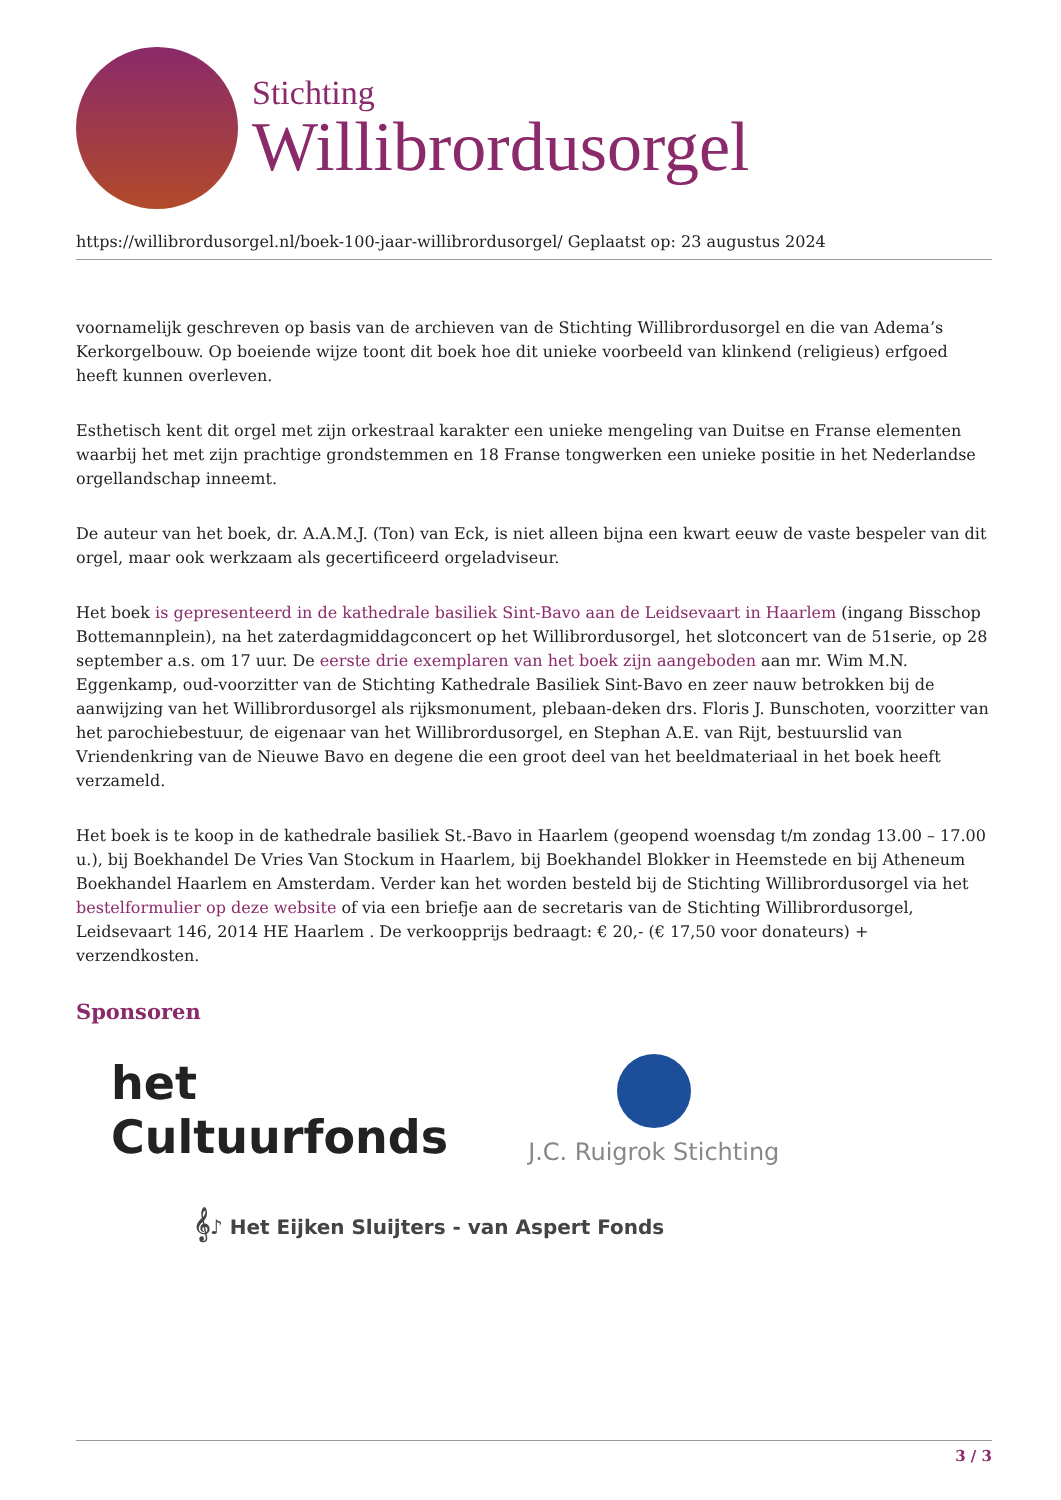Stichting
Willibrordusorgel
https://willibrordusorgel.nl/boek-100-jaar-willibrordusorgel/ Geplaatst op: 23 augustus 2024
voornamelijk geschreven op basis van de archieven van de Stichting Willibrordusorgel en die van Adema’s Kerkorgelbouw. Op boeiende wijze toont dit boek hoe dit unieke voorbeeld van klinkend (religieus) erfgoed heeft kunnen overleven.
Esthetisch kent dit orgel met zijn orkestraal karakter een unieke mengeling van Duitse en Franse elementen waarbij het met zijn prachtige grondstemmen en 18 Franse tongwerken een unieke positie in het Nederlandse orgellandschap inneemt.
De auteur van het boek, dr. A.A.M.J. (Ton) van Eck, is niet alleen bijna een kwart eeuw de vaste bespeler van dit orgel, maar ook werkzaam als gecertificeerd orgeladviseur.
Het boek is gepresenteerd in de kathedrale basiliek Sint-Bavo aan de Leidsevaart in Haarlem (ingang Bisschop Bottemannplein), na het zaterdagmiddagconcert op het Willibrordusorgel, het slotconcert van de 51serie, op 28 september a.s. om 17 uur. De eerste drie exemplaren van het boek zijn aangeboden aan mr. Wim M.N. Eggenkamp, oud-voorzitter van de Stichting Kathedrale Basiliek Sint-Bavo en zeer nauw betrokken bij de aanwijzing van het Willibrordusorgel als rijksmonument, plebaan-deken drs. Floris J. Bunschoten, voorzitter van het parochiebestuur, de eigenaar van het Willibrordusorgel, en Stephan A.E. van Rijt, bestuurslid van Vriendenkring van de Nieuwe Bavo en degene die een groot deel van het beeldmateriaal in het boek heeft verzameld.
Het boek is te koop in de kathedrale basiliek St.-Bavo in Haarlem (geopend woensdag t/m zondag 13.00 – 17.00 u.), bij Boekhandel De Vries Van Stockum in Haarlem, bij Boekhandel Blokker in Heemstede en bij Atheneum Boekhandel Haarlem en Amsterdam. Verder kan het worden besteld bij de Stichting Willibrordusorgel via het bestelformulier op deze website of via een briefje aan de secretaris van de Stichting Willibrordusorgel, Leidsevaart 146, 2014 HE Haarlem . De verkoopprijs bedraagt: € 20,- (€ 17,50 voor donateurs) + verzendkosten.
Sponsoren
het
Cultuurfonds
J.C. Ruigrok Stichting
𝄞♪ Het Eijken Sluijters - van Aspert Fonds
3 / 3